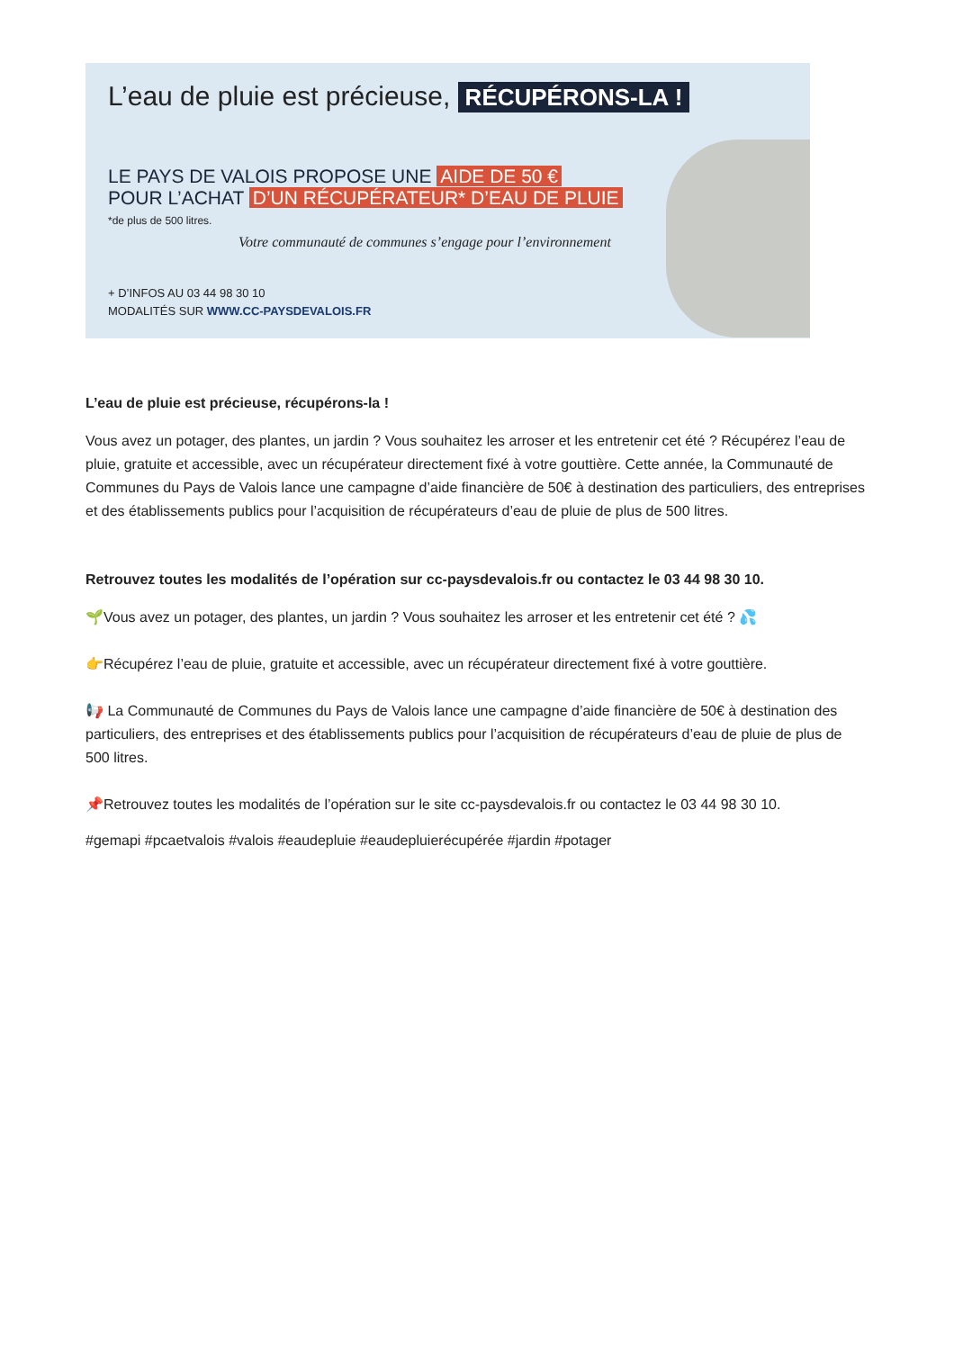L’eau de pluie est précieuse, RÉCUPÉRONS-LA !
LE PAYS DE VALOIS PROPOSE UNE AIDE DE 50 €
POUR L’ACHAT D’UN RÉCUPÉRATEUR* D’EAU DE PLUIE
*de plus de 500 litres.
Votre communauté de communes s’engage pour l’environnement
+ D’INFOS AU 03 44 98 30 10
MODALITÉS SUR WWW.CC-PAYSDEVALOIS.FR
L’eau de pluie est précieuse, récupérons-la !
Vous avez un potager, des plantes, un jardin ? Vous souhaitez les arroser et les entretenir cet été ? Récupérez l’eau de pluie, gratuite et accessible, avec un récupérateur directement fixé à votre gouttière. Cette année, la Communauté de Communes du Pays de Valois lance une campagne d’aide financière de 50€ à destination des particuliers, des entreprises et des établissements publics pour l’acquisition de récupérateurs d’eau de pluie de plus de 500 litres.
Retrouvez toutes les modalités de l’opération sur cc-paysdevalois.fr ou contactez le 03 44 98 30 10.
🌱Vous avez un potager, des plantes, un jardin ? Vous souhaitez les arroser et les entretenir cet été ? 💦
👉Récupérez l’eau de pluie, gratuite et accessible, avec un récupérateur directement fixé à votre gouttière.
📢 La Communauté de Communes du Pays de Valois lance une campagne d’aide financière de 50€ à destination des particuliers, des entreprises et des établissements publics pour l’acquisition de récupérateurs d’eau de pluie de plus de 500 litres.
📌Retrouvez toutes les modalités de l’opération sur le site cc-paysdevalois.fr ou contactez le 03 44 98 30 10.
#gemapi #pcaetvalois #valois #eaudepluie #eaudepluierécupérée #jardin #potager